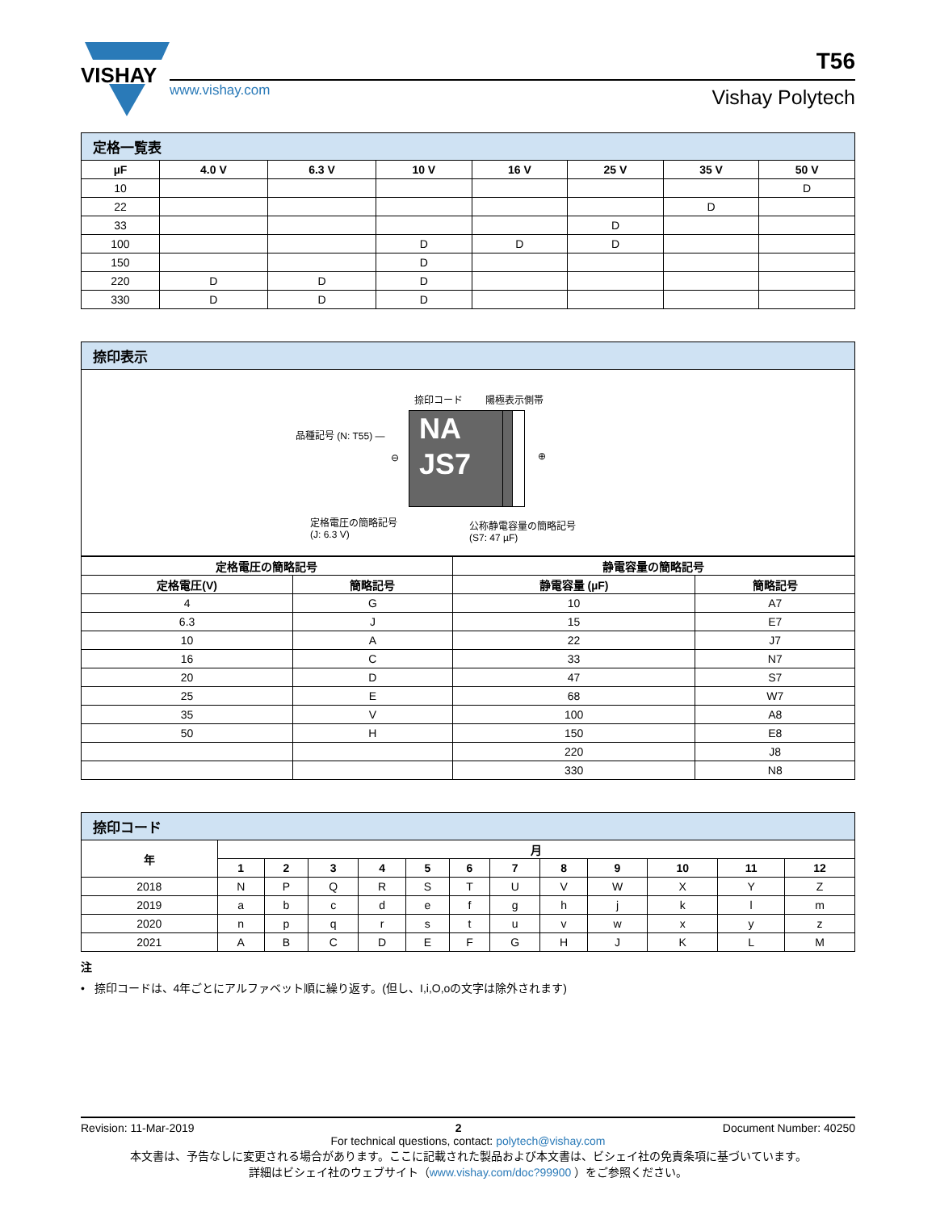VISHAY
www.vishay.com Vishay Polytech
T56
| 定格一覧表 | | | | | | | |
| µF | 4.0 V | 6.3 V | 10 V | 16 V | 25 V | 35 V | 50 V |
| 10 | | | | | | | D |
| 22 | | | | | | D | |
| 33 | | | | | D | | |
| 100 | | | D | D | D | | |
| 150 | | | D | | | | |
| 220 | D | D | D | | | | |
| 330 | D | D | D | | | | |
| 捺印表示 |
捺印コード 陽極表示側帯
品種記号 (N: T55) —
⊖ ⊕
NA
JS7
定格電圧の簡略記号
(J: 6.3 V)
公称静電容量の簡略記号
(S7: 47 µF)
| 定格電圧の簡略記号 | | 静電容量の簡略記号 | |
| --- | --- | --- | --- |
| 定格電圧(V) | 簡略記号 | 静電容量 (µF) | 簡略記号 |
| 4 | G | 10 | A7 |
| 6.3 | J | 15 | E7 |
| 10 | A | 22 | J7 |
| 16 | C | 33 | N7 |
| 20 | D | 47 | S7 |
| 25 | E | 68 | W7 |
| 35 | V | 100 | A8 |
| 50 | H | 150 | E8 |
| | | 220 | J8 |
| | | 330 | N8 |
| 捺印コード | | | | | | | | | | | | |
| 年 | 月 | | | | | | | | | | | |
| | 1 | 2 | 3 | 4 | 5 | 6 | 7 | 8 | 9 | 10 | 11 | 12 |
| 2018 | N | P | Q | R | S | T | U | V | W | X | Y | Z |
| 2019 | a | b | c | d | e | f | g | h | j | k | l | m |
| 2020 | n | p | q | r | s | t | u | v | w | x | y | z |
| 2021 | A | B | C | D | E | F | G | H | J | K | L | M |
注
• 捺印コードは、4年ごとにアルファベット順に繰り返す。(但し、I,i,O,oの文字は除外されます)
Revision: 11-Mar-2019 2 Document Number: 40250
For technical questions, contact: polytech@vishay.com
本文書は、予告なしに変更される場合があります。ここに記載された製品および本文書は、ビシェイ社の免責条項に基づいています。
詳細はビシェイ社のウェブサイト（www.vishay.com/doc?99900 ）をご参照ください。